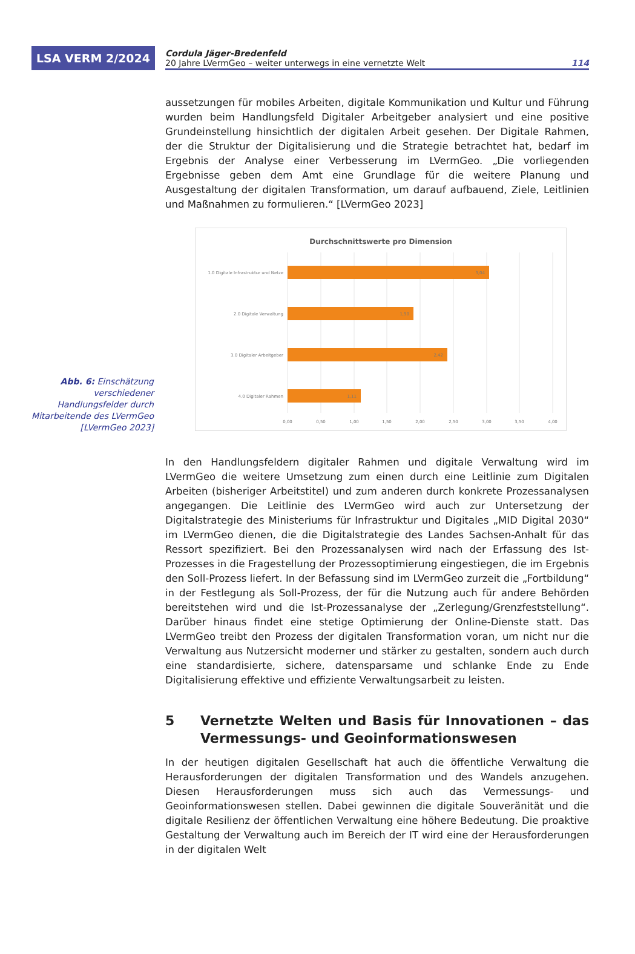LSA VERM 2/2024
Cordula Jäger-Bredenfeld
20 Jahre LVermGeo – weiter unterwegs in eine vernetzte Welt 114
aussetzungen für mobiles Arbeiten, digitale Kommunikation und Kultur und Führung wurden beim Handlungsfeld Digitaler Arbeitgeber analysiert und eine positive Grundeinstellung hinsichtlich der digitalen Arbeit gesehen. Der Digitale Rahmen, der die Struktur der Digitalisierung und die Strategie betrachtet hat, bedarf im Ergebnis der Analyse einer Verbesserung im LVermGeo. „Die vorliegenden Ergebnisse geben dem Amt eine Grundlage für die weitere Planung und Ausgestaltung der digitalen Transformation, um darauf aufbauend, Ziele, Leitlinien und Maßnahmen zu formulieren.“ [LVermGeo 2023]
Abb. 6: Einschätzung verschiedener Handlungsfelder durch Mitarbeitende des LVermGeo [LVermGeo 2023]
Durchschnittswerte pro Dimension
1.0 Digitale Infrastruktur und Netze
3,04
2.0 Digitale Verwaltung
1,90
3.0 Digitaler Arbeitgeber
2,42
4.0 Digitaler Rahmen
1,11
0,00
0,50
1,00
1,50
2,00
2,50
3,00
3,50
4,00
In den Handlungsfeldern digitaler Rahmen und digitale Verwaltung wird im LVermGeo die weitere Umsetzung zum einen durch eine Leitlinie zum Digitalen Arbeiten (bisheriger Arbeitstitel) und zum anderen durch konkrete Prozessanalysen angegangen. Die Leitlinie des LVermGeo wird auch zur Untersetzung der Digitalstrategie des Ministeriums für Infrastruktur und Digitales „MID Digital 2030“ im LVermGeo dienen, die die Digitalstrategie des Landes Sachsen-Anhalt für das Ressort spezifiziert. Bei den Prozessanalysen wird nach der Erfassung des Ist-Prozesses in die Fragestellung der Prozessoptimierung eingestiegen, die im Ergebnis den Soll-Prozess liefert. In der Befassung sind im LVermGeo zurzeit die „Fortbildung“ in der Festlegung als Soll-Prozess, der für die Nutzung auch für andere Behörden bereitstehen wird und die Ist-Prozessanalyse der „Zerlegung/Grenzfeststellung“. Darüber hinaus findet eine stetige Optimierung der Online-Dienste statt. Das LVermGeo treibt den Prozess der digitalen Transformation voran, um nicht nur die Verwaltung aus Nutzersicht moderner und stärker zu gestalten, sondern auch durch eine standardisierte, sichere, datensparsame und schlanke Ende zu Ende Digitalisierung effektive und effiziente Verwaltungsarbeit zu leisten.
5 Vernetzte Welten und Basis für Innovationen – das Vermessungs- und Geoinformationswesen
In der heutigen digitalen Gesellschaft hat auch die öffentliche Verwaltung die Herausforderungen der digitalen Transformation und des Wandels anzugehen. Diesen Herausforderungen muss sich auch das Vermessungs- und Geoinformationswesen stellen. Dabei gewinnen die digitale Souveränität und die digitale Resilienz der öffentlichen Verwaltung eine höhere Bedeutung. Die proaktive Gestaltung der Verwaltung auch im Bereich der IT wird eine der Herausforderungen in der digitalen Welt